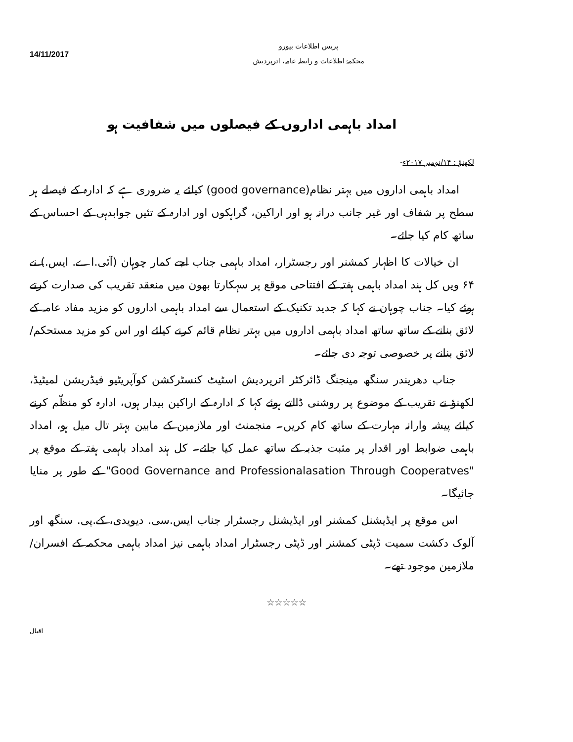14/11/2017
پریس اطلاعات بیورو
محکمۂ اطلاعات و رابطہ عامہ، اترپردیش
امداد باہمی اداروں کے فیصلوں میں شفافیت ہو
لکھنؤ : ۱۴/نومبر ۲۰۱۷ء-
امداد باہمی اداروں میں بہتر نظام(good governance) کیلئے یہ ضروری ہے کہ ادارہ کے فیصلے ہر سطح پر شفاف اور غیر جانب درانہ ہو اور اراکین، گراہکوں اور ادارہ کے تئیں جوابدہی کے احساس کے ساتھ کام کیا جائے۔
ان خیالات کا اظہار کمشنر اور رجسٹرار، امداد باہمی جناب اجے کمار چوہان (آئی.اے. ایس.) نے ۶۴ ویں کل ہند امداد باہمی ہفتہ کے افتتاحی موقع پر سہکارتا بھون میں منعقد تقریب کی صدارت کرتے ہوئے کیا۔ جناب چوہان نے کہا کہ جدید تکنیک کے استعمال سے امداد باہمی اداروں کو مزید مفاد عامہ کے لائق بنانے کے ساتھ ساتھ امداد باہمی اداروں میں بہتر نظام قائم کرنے کیلئے اور اس کو مزید مستحکم/لائق بنانے پر خصوصی توجہ دی جائے۔
جناب دھریندر سنگھ مینجنگ ڈائرکٹر اترپردیش اسٹیٹ کنسٹرکشن کوآپریٹیو فیڈریشن لمیٹیڈ، لکھنؤ نے تقریب کے موضوع پر روشنی ڈالتے ہوئے کہا کہ ادارہ کے اراکین بیدار ہوں، ادارہ کو منظّم کرنے کیلئے پیشہ وارانہ مہارت کے ساتھ کام کریں۔ منجمنٹ اور ملازمین کے مابین بہتر تال میل ہو، امداد باہمی ضوابط اور اقدار پر مثبت جذبہ کے ساتھ عمل کیا جائے۔ کل ہند امداد باہمی ہفتہ کے موقع پر "Good Governance and Professionalasation Through Cooperatves" کے طور پر منایا جائیگا۔
اس موقع پر ایڈیشنل کمشنر اور ایڈیشنل رجسٹرار جناب ایس.سی. دیویدی، کے.پی. سنگھ اور آلوک دکشت سمیت ڈپٹی کمشنر اور ڈپٹی رجسٹرار امداد باہمی نیز امداد باہمی محکمہ کے افسران/ملازمین موجود تھے۔
☆☆☆☆☆
اقبال